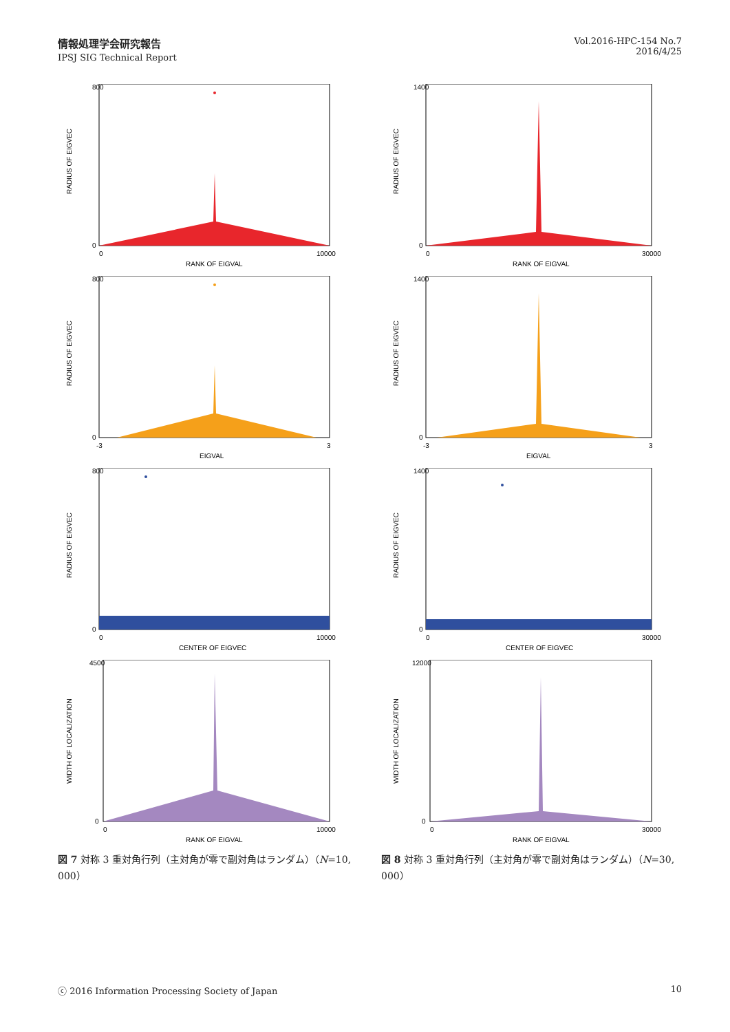情報処理学会研究報告
IPSJ SIG Technical Report
Vol.2016-HPC-154 No.7
2016/4/25
800
0
0
10000
RANK OF EIGVAL
RADIUS OF EIGVEC
1400
0
0
30000
RANK OF EIGVAL
RADIUS OF EIGVEC
800
0
-3
3
EIGVAL
RADIUS OF EIGVEC
1400
0
-3
3
EIGVAL
RADIUS OF EIGVEC
800
0
0
10000
CENTER OF EIGVEC
RADIUS OF EIGVEC
1400
0
0
30000
CENTER OF EIGVEC
RADIUS OF EIGVEC
4500
0
0
10000
RANK OF EIGVAL
WIDTH OF LOCALIZATION
12000
0
0
30000
RANK OF EIGVAL
WIDTH OF LOCALIZATION
図 7 対称 3 重対角行列（主対角が零で副対角はランダム）（N=10, 000）
図 8 対称 3 重対角行列（主対角が零で副対角はランダム）（N=30, 000）
ⓒ 2016 Information Processing Society of Japan 10